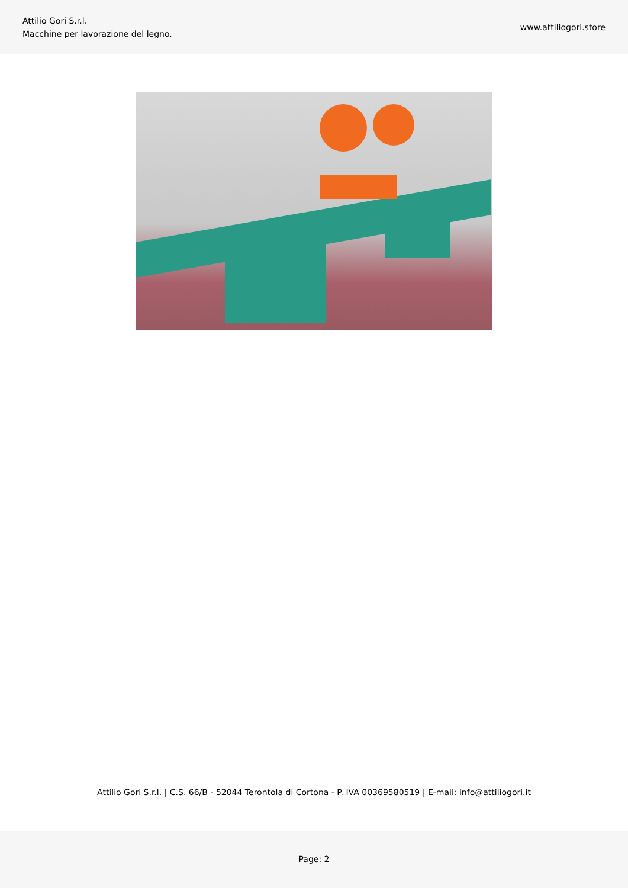Attilio Gori S.r.l.
Macchine per lavorazione del legno.
www.attiliogori.store
Attilio Gori S.r.l. | C.S. 66/B - 52044 Terontola di Cortona - P. IVA 00369580519 | E-mail: info@attiliogori.it
Page: 2